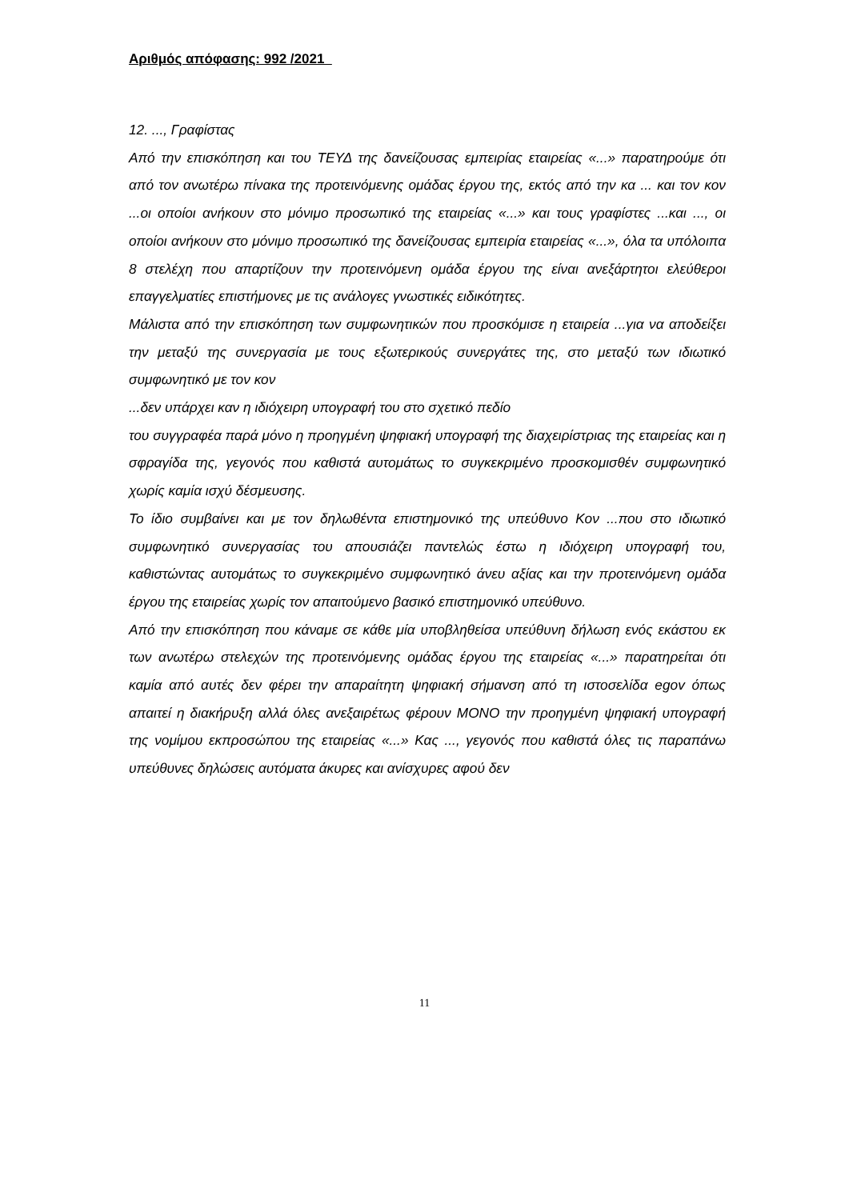Αριθμός απόφασης: 992 /2021
12. ..., Γραφίστας
Από την επισκόπηση και του ΤΕΥΔ της δανείζουσας εμπειρίας εταιρείας «...» παρατηρούμε ότι από τον ανωτέρω πίνακα της προτεινόμενης ομάδας έργου της, εκτός από την κα ... και τον κον ...οι οποίοι ανήκουν στο μόνιμο προσωπικό της εταιρείας «...» και τους γραφίστες ...και ..., οι οποίοι ανήκουν στο μόνιμο προσωπικό της δανείζουσας εμπειρία εταιρείας «...», όλα τα υπόλοιπα 8 στελέχη που απαρτίζουν την προτεινόμενη ομάδα έργου της είναι ανεξάρτητοι ελεύθεροι επαγγελματίες επιστήμονες με τις ανάλογες γνωστικές ειδικότητες.
Μάλιστα από την επισκόπηση των συμφωνητικών που προσκόμισε η εταιρεία ...για να αποδείξει την μεταξύ της συνεργασία με τους εξωτερικούς συνεργάτες της, στο μεταξύ των ιδιωτικό συμφωνητικό με τον κον
...δεν υπάρχει καν η ιδιόχειρη υπογραφή του στο σχετικό πεδίο
του συγγραφέα παρά μόνο η προηγμένη ψηφιακή υπογραφή της διαχειρίστριας της εταιρείας και η σφραγίδα της, γεγονός που καθιστά αυτομάτως το συγκεκριμένο προσκομισθέν συμφωνητικό χωρίς καμία ισχύ δέσμευσης.
Το ίδιο συμβαίνει και με τον δηλωθέντα επιστημονικό της υπεύθυνο Κον ...που στο ιδιωτικό συμφωνητικό συνεργασίας του απουσιάζει παντελώς έστω η ιδιόχειρη υπογραφή του, καθιστώντας αυτομάτως το συγκεκριμένο συμφωνητικό άνευ αξίας και την προτεινόμενη ομάδα έργου της εταιρείας χωρίς τον απαιτούμενο βασικό επιστημονικό υπεύθυνο.
Από την επισκόπηση που κάναμε σε κάθε μία υποβληθείσα υπεύθυνη δήλωση ενός εκάστου εκ των ανωτέρω στελεχών της προτεινόμενης ομάδας έργου της εταιρείας «...» παρατηρείται ότι καμία από αυτές δεν φέρει την απαραίτητη ψηφιακή σήμανση από τη ιστοσελίδα egov όπως απαιτεί η διακήρυξη αλλά όλες ανεξαιρέτως φέρουν ΜΟΝΟ την προηγμένη ψηφιακή υπογραφή της νομίμου εκπροσώπου της εταιρείας «...» Κας ..., γεγονός που καθιστά όλες τις παραπάνω υπεύθυνες δηλώσεις αυτόματα άκυρες και ανίσχυρες αφού δεν
11